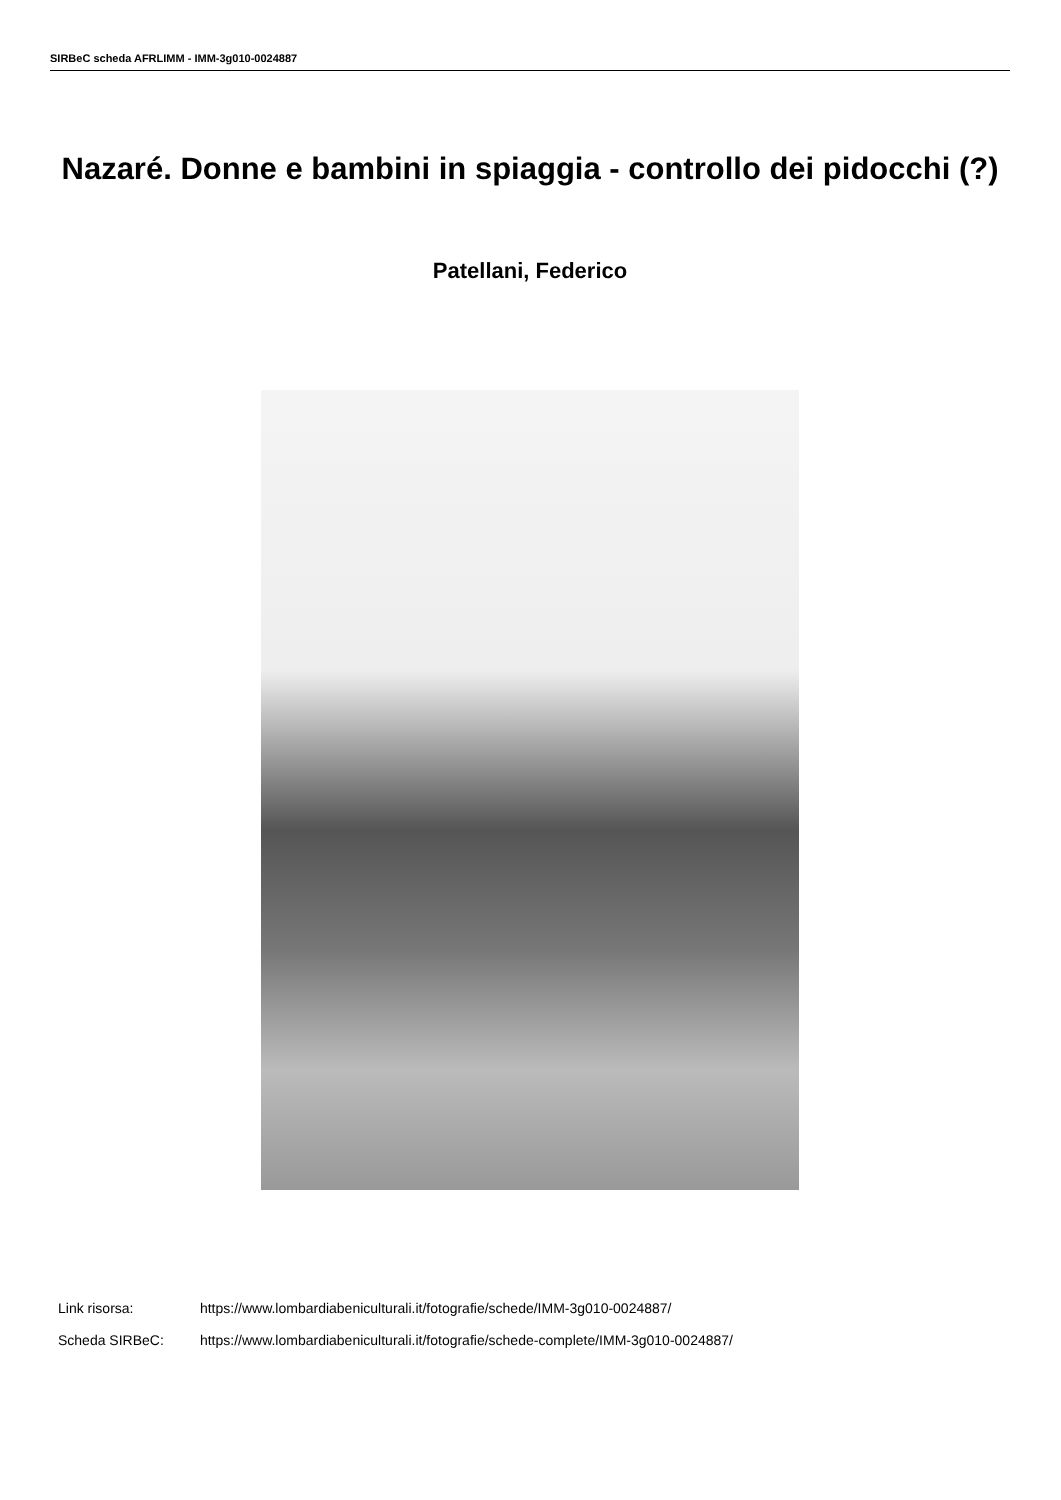SIRBeC scheda AFRLIMM - IMM-3g010-0024887
Nazaré. Donne e bambini in spiaggia - controllo dei pidocchi (?)
Patellani, Federico
Link risorsa: https://www.lombardiabeniculturali.it/fotografie/schede/IMM-3g010-0024887/
Scheda SIRBeC: https://www.lombardiabeniculturali.it/fotografie/schede-complete/IMM-3g010-0024887/